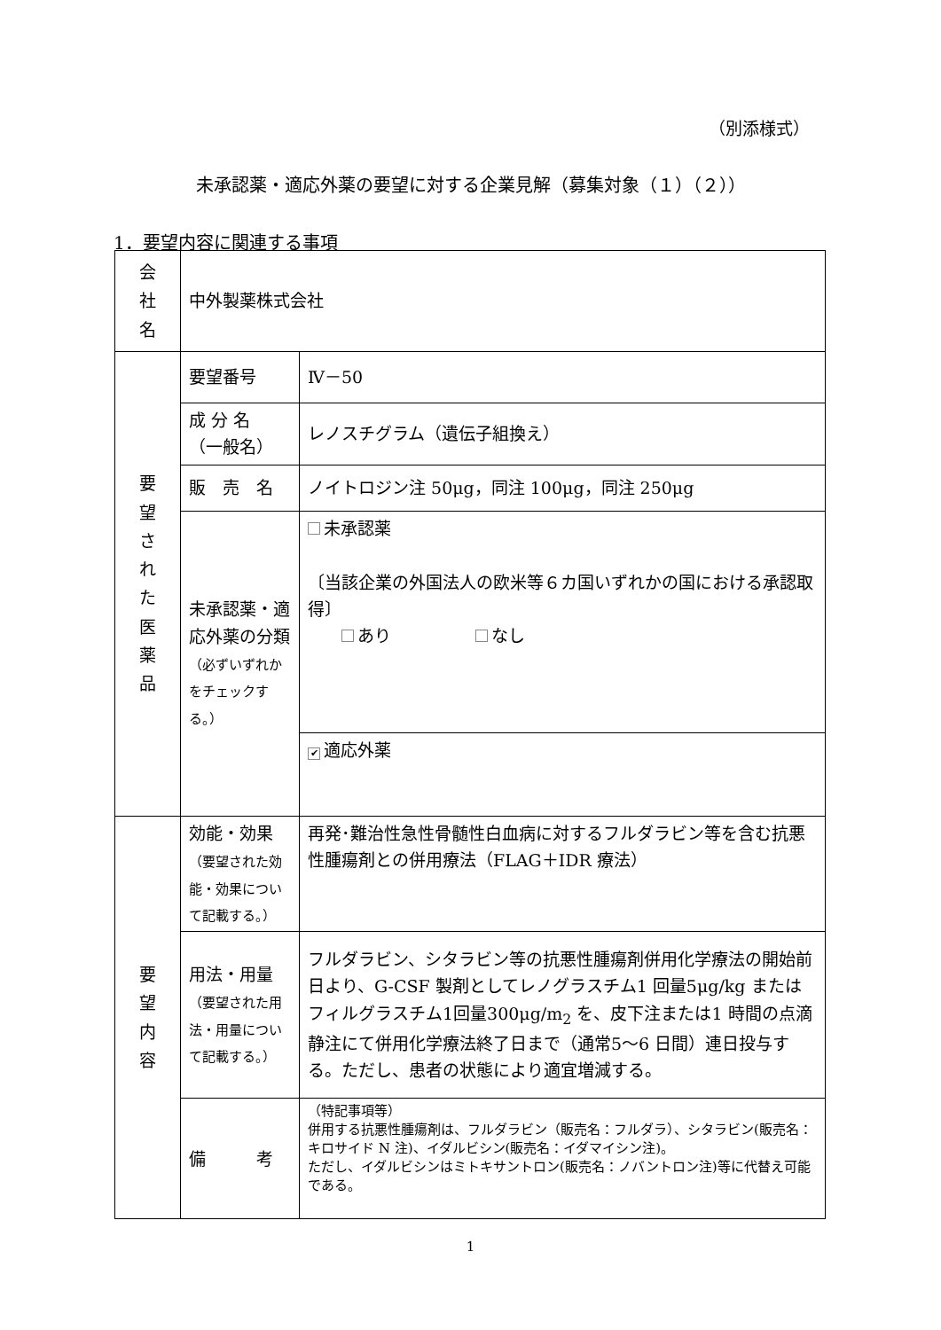（別添様式）
未承認薬・適応外薬の要望に対する企業見解（募集対象（１）（２））
1．要望内容に関連する事項
| 会 社 名 | 中外製薬株式会社 | |
| 要 望 さ れ た 医 薬 品 | 要望番号 | Ⅳ－50 |
| | 成 分 名 （一般名） | レノスチグラム（遺伝子組換え） |
| | 販 売 名 | ノイトロジン注 50μg，同注 100μg，同注 250μg |
| | 未承認薬・適応外薬の分類 （必ずいずれかをチェックする。） | 未承認薬 〔当該企業の外国法人の欧米等６カ国いずれかの国における承認取得〕 あり なし |
| | | ✔ 適応外薬 |
| 要 望 内 容 | 効能・効果 （要望された効能・効果について記載する。） | 再発･難治性急性骨髄性白血病に対するフルダラビン等を含む抗悪性腫瘍剤との併用療法（FLAG＋IDR 療法） |
| | 用法・用量 （要望された用法・用量について記載する。） | フルダラビン、シタラビン等の抗悪性腫瘍剤併用化学療法の開始前日より、G-CSF 製剤としてレノグラスチム1 回量5μg/kg またはフィルグラスチム1回量300μg/m<sub>2</sub> を、皮下注または1 時間の点滴静注にて併用化学療法終了日まで（通常5～6 日間）連日投与する。ただし、患者の状態により適宜増減する。 |
| | 備 考 | （特記事項等） 併用する抗悪性腫瘍剤は、フルダラビン（販売名：フルダラ）、シタラビン(販売名：キロサイド N 注)、イダルビシン(販売名：イダマイシン注)。 ただし、イダルビシンはミトキサントロン(販売名：ノバントロン注)等に代替え可能である。 |
1